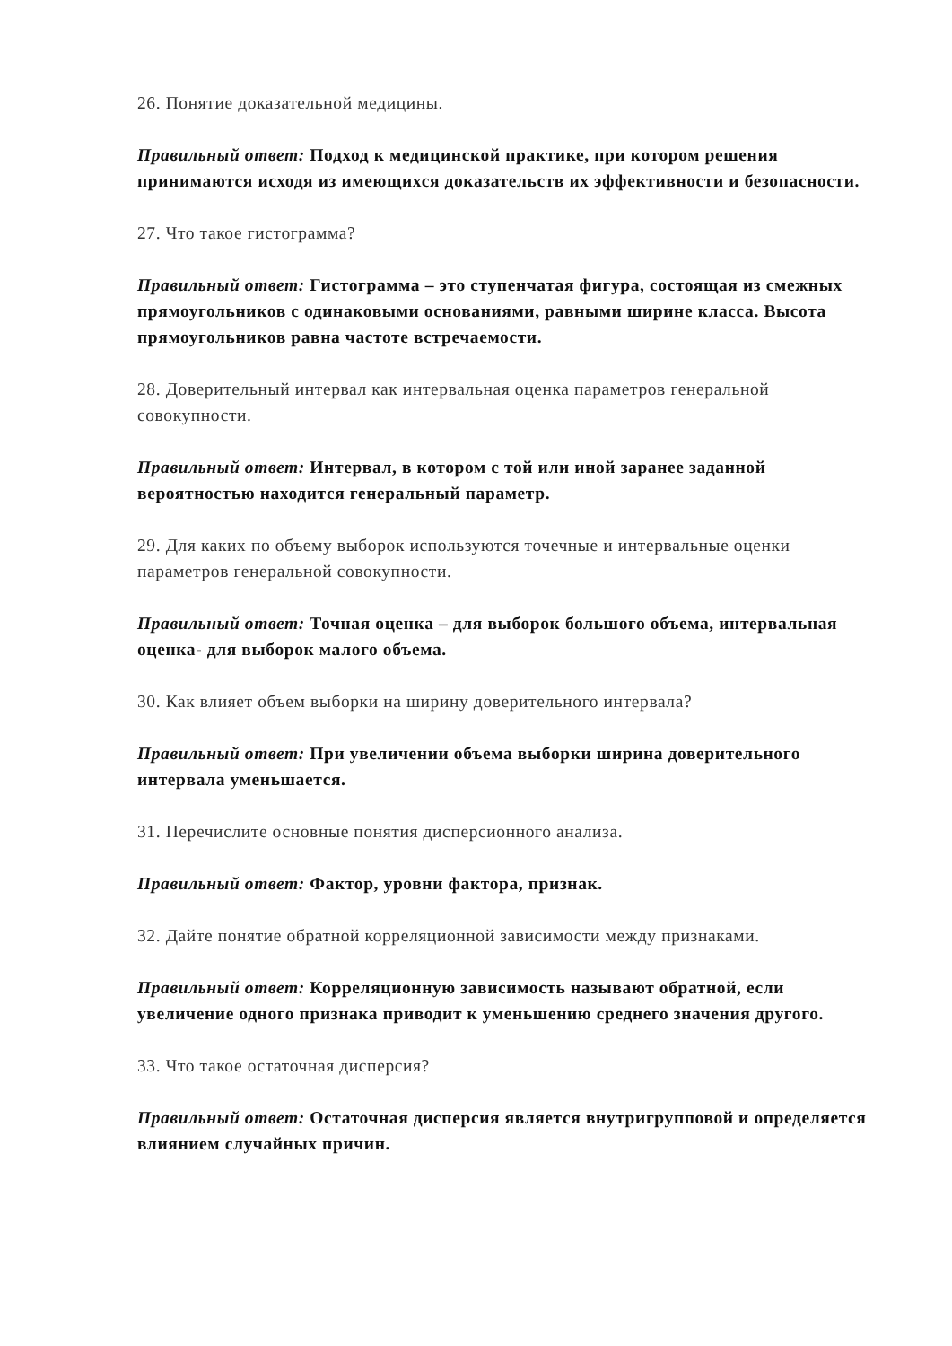26. Понятие доказательной медицины.
Правильный ответ: Подход к медицинской практике, при котором решения принимаются исходя из имеющихся доказательств их эффективности и безопасности.
27. Что такое гистограмма?
Правильный ответ: Гистограмма – это ступенчатая фигура, состоящая из смежных прямоугольников с одинаковыми основаниями, равными ширине класса. Высота прямоугольников равна частоте встречаемости.
28. Доверительный интервал как интервальная оценка параметров генеральной совокупности.
Правильный ответ: Интервал, в котором с той или иной заранее заданной вероятностью находится генеральный параметр.
29. Для каких по объему выборок используются точечные и интервальные оценки параметров генеральной совокупности.
Правильный ответ: Точная оценка – для выборок большого объема, интервальная оценка- для выборок малого объема.
30. Как влияет объем выборки на ширину доверительного интервала?
Правильный ответ: При увеличении объема выборки ширина доверительного интервала уменьшается.
31. Перечислите основные понятия дисперсионного анализа.
Правильный ответ: Фактор, уровни фактора, признак.
32. Дайте понятие обратной корреляционной зависимости между признаками.
Правильный ответ: Корреляционную зависимость называют обратной, если увеличение одного признака приводит к уменьшению среднего значения другого.
33. Что такое остаточная дисперсия?
Правильный ответ: Остаточная дисперсия является внутригрупповой и определяется влиянием случайных причин.